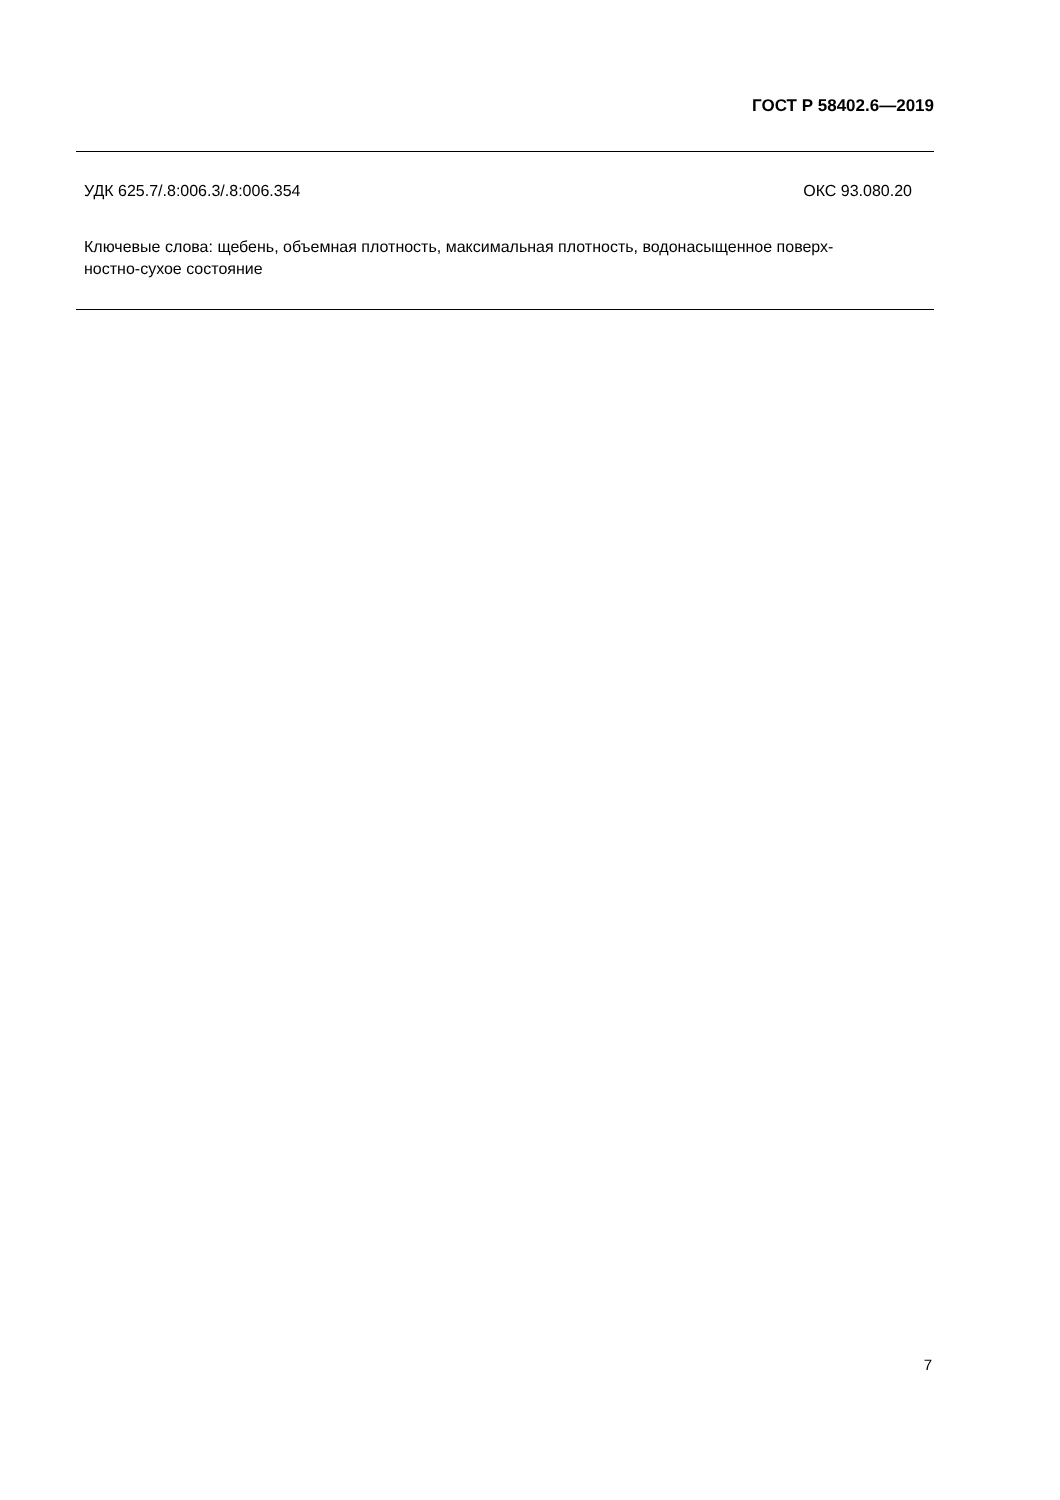ГОСТ Р 58402.6—2019
УДК 625.7/.8:006.3/.8:006.354 ОКС 93.080.20
Ключевые слова: щебень, объемная плотность, максимальная плотность, водонасыщенное поверх-
ностно-сухое состояние
7